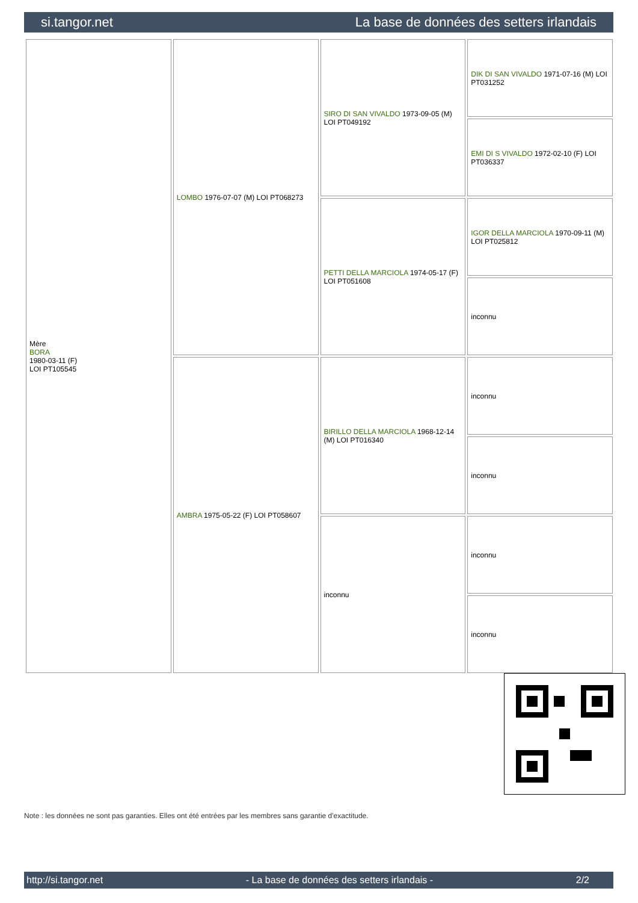si.tangor.net La base de données des setters irlandais
| Mère BORA 1980-03-11 (F) LOI PT105545 | LOMBO 1976-07-07 (M) LOI PT068273 | SIRO DI SAN VIVALDO 1973-09-05 (M) LOI PT049192 | DIK DI SAN VIVALDO 1971-07-16 (M) LOI PT031252 |
| | | | EMI DI S VIVALDO 1972-02-10 (F) LOI PT036337 |
| | | PETTI DELLA MARCIOLA 1974-05-17 (F) LOI PT051608 | IGOR DELLA MARCIOLA 1970-09-11 (M) LOI PT025812 |
| | | | inconnu |
| | AMBRA 1975-05-22 (F) LOI PT058607 | BIRILLO DELLA MARCIOLA 1968-12-14 (M) LOI PT016340 | inconnu |
| | | | inconnu |
| | | inconnu | inconnu |
| | | | inconnu |
Note : les données ne sont pas garanties. Elles ont été entrées par les membres sans garantie d'exactitude.
http://si.tangor.net - La base de données des setters irlandais - 2/2